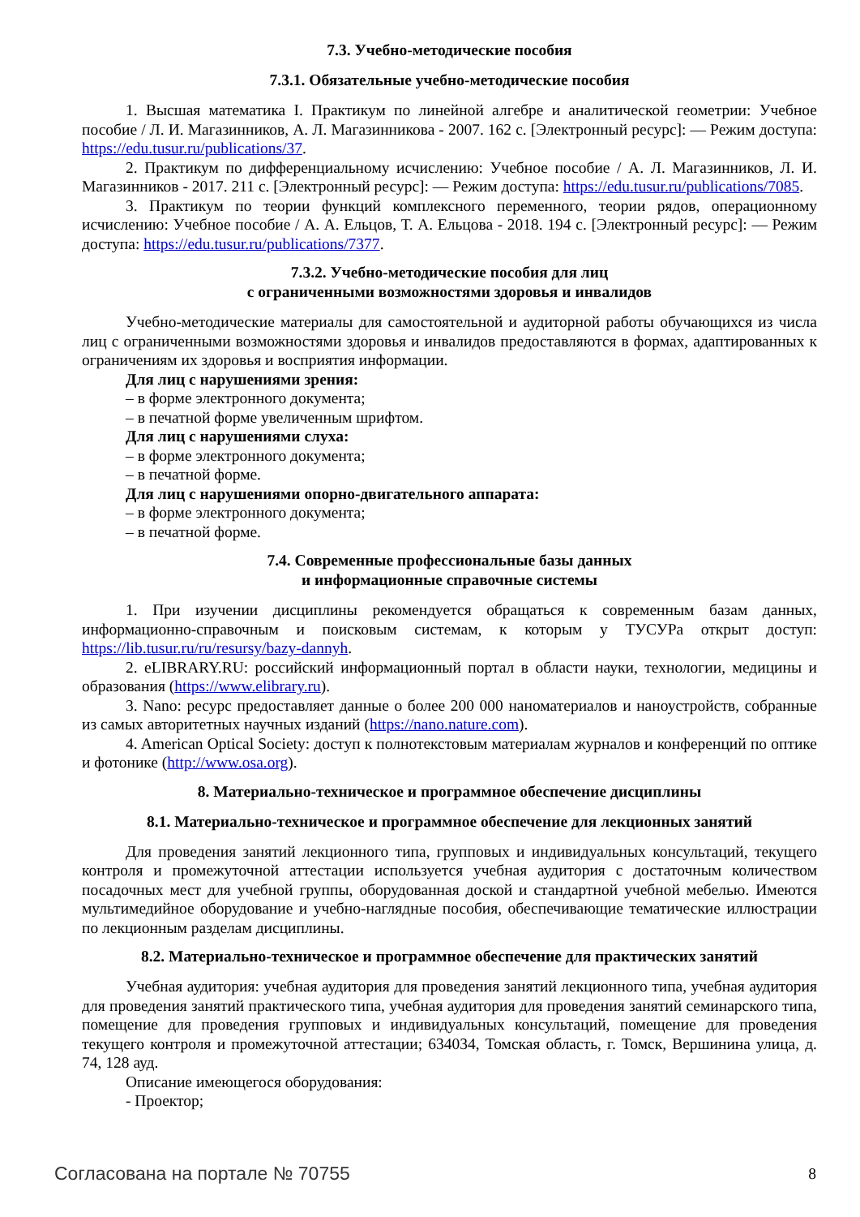7.3. Учебно-методические пособия
7.3.1. Обязательные учебно-методические пособия
1. Высшая математика I. Практикум по линейной алгебре и аналитической геометрии: Учебное пособие / Л. И. Магазинников, А. Л. Магазинникова - 2007. 162 с. [Электронный ресурс]: — Режим доступа: https://edu.tusur.ru/publications/37.
2. Практикум по дифференциальному исчислению: Учебное пособие / А. Л. Магазинников, Л. И. Магазинников - 2017. 211 с. [Электронный ресурс]: — Режим доступа: https://edu.tusur.ru/publications/7085.
3. Практикум по теории функций комплексного переменного, теории рядов, операционному исчислению: Учебное пособие / А. А. Ельцов, Т. А. Ельцова - 2018. 194 с. [Электронный ресурс]: — Режим доступа: https://edu.tusur.ru/publications/7377.
7.3.2. Учебно-методические пособия для лиц
с ограниченными возможностями здоровья и инвалидов
Учебно-методические материалы для самостоятельной и аудиторной работы обучающихся из числа лиц с ограниченными возможностями здоровья и инвалидов предоставляются в формах, адаптированных к ограничениям их здоровья и восприятия информации.
Для лиц с нарушениями зрения:
– в форме электронного документа;
– в печатной форме увеличенным шрифтом.
Для лиц с нарушениями слуха:
– в форме электронного документа;
– в печатной форме.
Для лиц с нарушениями опорно-двигательного аппарата:
– в форме электронного документа;
– в печатной форме.
7.4. Современные профессиональные базы данных
и информационные справочные системы
1. При изучении дисциплины рекомендуется обращаться к современным базам данных, информационно-справочным и поисковым системам, к которым у ТУСУРа открыт доступ: https://lib.tusur.ru/ru/resursy/bazy-dannyh.
2. eLIBRARY.RU: российский информационный портал в области науки, технологии, медицины и образования (https://www.elibrary.ru).
3. Nano: ресурс предоставляет данные о более 200 000 наноматериалов и наноустройств, собранные из самых авторитетных научных изданий (https://nano.nature.com).
4. American Optical Society: доступ к полнотекстовым материалам журналов и конференций по оптике и фотонике (http://www.osa.org).
8. Материально-техническое и программное обеспечение дисциплины
8.1. Материально-техническое и программное обеспечение для лекционных занятий
Для проведения занятий лекционного типа, групповых и индивидуальных консультаций, текущего контроля и промежуточной аттестации используется учебная аудитория с достаточным количеством посадочных мест для учебной группы, оборудованная доской и стандартной учебной мебелью. Имеются мультимедийное оборудование и учебно-наглядные пособия, обеспечивающие тематические иллюстрации по лекционным разделам дисциплины.
8.2. Материально-техническое и программное обеспечение для практических занятий
Учебная аудитория: учебная аудитория для проведения занятий лекционного типа, учебная аудитория для проведения занятий практического типа, учебная аудитория для проведения занятий семинарского типа, помещение для проведения групповых и индивидуальных консультаций, помещение для проведения текущего контроля и промежуточной аттестации; 634034, Томская область, г. Томск, Вершинина улица, д. 74, 128 ауд.
Описание имеющегося оборудования:
- Проектор;
Согласована на портале № 70755 8